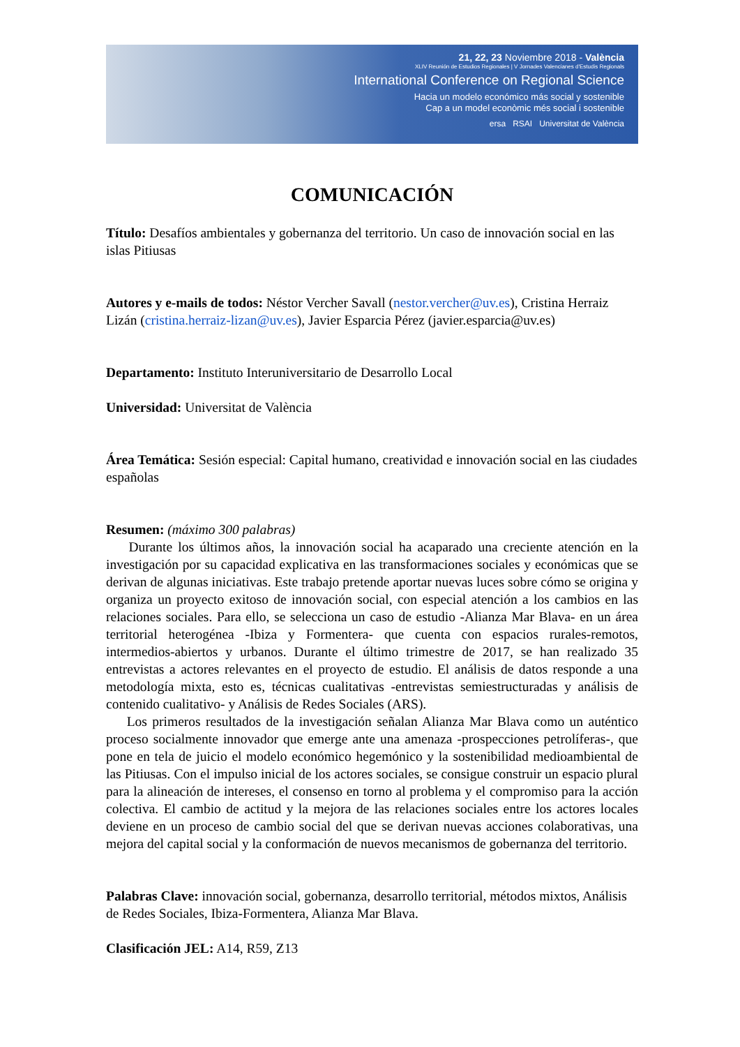21, 22, 23 Noviembre 2018 - València
XLIV Reunión de Estudios Regionales | V Jornades Valencianes d'Estudis Regionals
International Conference on Regional Science
Hacia un modelo económico más social y sostenible
Cap a un model econòmic més social i sostenible
ersa RSAI Universitat de València
COMUNICACIÓN
Título: Desafíos ambientales y gobernanza del territorio. Un caso de innovación social en las islas Pitiusas
Autores y e-mails de todos: Néstor Vercher Savall (nestor.vercher@uv.es), Cristina Herraiz Lizán (cristina.herraiz-lizan@uv.es), Javier Esparcia Pérez (javier.esparcia@uv.es)
Departamento: Instituto Interuniversitario de Desarrollo Local
Universidad: Universitat de València
Área Temática: Sesión especial: Capital humano, creatividad e innovación social en las ciudades españolas
Resumen: (máximo 300 palabras)
Durante los últimos años, la innovación social ha acaparado una creciente atención en la investigación por su capacidad explicativa en las transformaciones sociales y económicas que se derivan de algunas iniciativas. Este trabajo pretende aportar nuevas luces sobre cómo se origina y organiza un proyecto exitoso de innovación social, con especial atención a los cambios en las relaciones sociales. Para ello, se selecciona un caso de estudio -Alianza Mar Blava- en un área territorial heterogénea -Ibiza y Formentera- que cuenta con espacios rurales-remotos, intermedios-abiertos y urbanos. Durante el último trimestre de 2017, se han realizado 35 entrevistas a actores relevantes en el proyecto de estudio. El análisis de datos responde a una metodología mixta, esto es, técnicas cualitativas -entrevistas semiestructuradas y análisis de contenido cualitativo- y Análisis de Redes Sociales (ARS).
Los primeros resultados de la investigación señalan Alianza Mar Blava como un auténtico proceso socialmente innovador que emerge ante una amenaza -prospecciones petrolíferas-, que pone en tela de juicio el modelo económico hegemónico y la sostenibilidad medioambiental de las Pitiusas. Con el impulso inicial de los actores sociales, se consigue construir un espacio plural para la alineación de intereses, el consenso en torno al problema y el compromiso para la acción colectiva. El cambio de actitud y la mejora de las relaciones sociales entre los actores locales deviene en un proceso de cambio social del que se derivan nuevas acciones colaborativas, una mejora del capital social y la conformación de nuevos mecanismos de gobernanza del territorio.
Palabras Clave: innovación social, gobernanza, desarrollo territorial, métodos mixtos, Análisis de Redes Sociales, Ibiza-Formentera, Alianza Mar Blava.
Clasificación JEL: A14, R59, Z13